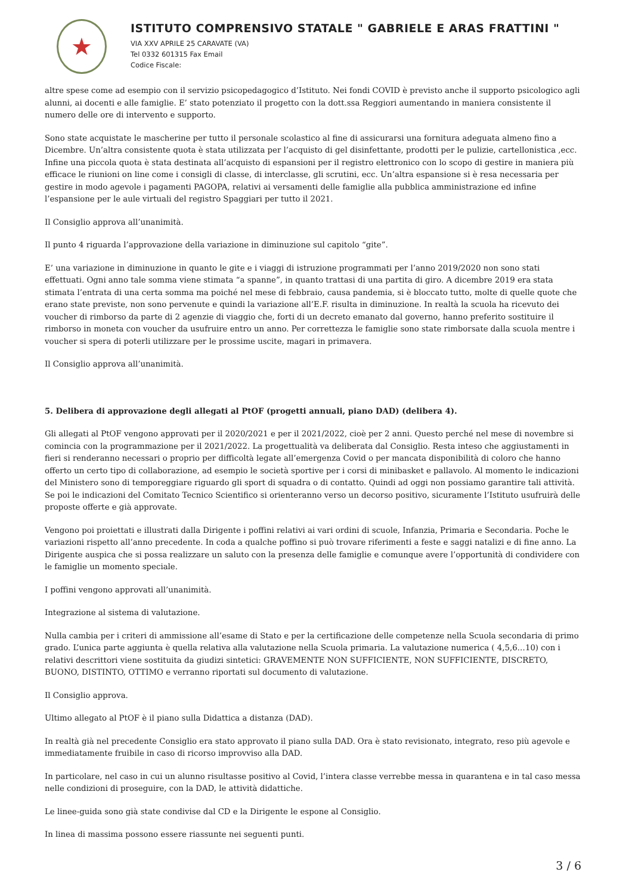★
ISTITUTO COMPRENSIVO STATALE " GABRIELE E ARAS FRATTINI "
VIA XXV APRILE 25 CARAVATE (VA)
Tel 0332 601315 Fax Email
Codice Fiscale:
altre spese come ad esempio con il servizio psicopedagogico d’Istituto. Nei fondi COVID è previsto anche il supporto psicologico agli alunni, ai docenti e alle famiglie. E’ stato potenziato il progetto con la dott.ssa Reggiori aumentando in maniera consistente il numero delle ore di intervento e supporto.
Sono state acquistate le mascherine per tutto il personale scolastico al fine di assicurarsi una fornitura adeguata almeno fino a Dicembre. Un’altra consistente quota è stata utilizzata per l’acquisto di gel disinfettante, prodotti per le pulizie, cartellonistica ,ecc. Infine una piccola quota è stata destinata all’acquisto di espansioni per il registro elettronico con lo scopo di gestire in maniera più efficace le riunioni on line come i consigli di classe, di interclasse, gli scrutini, ecc. Un’altra espansione si è resa necessaria per gestire in modo agevole i pagamenti PAGOPA, relativi ai versamenti delle famiglie alla pubblica amministrazione ed infine l’espansione per le aule virtuali del registro Spaggiari per tutto il 2021.
Il Consiglio approva all’unanimità.
Il punto 4 riguarda l’approvazione della variazione in diminuzione sul capitolo “gite”.
E’ una variazione in diminuzione in quanto le gite e i viaggi di istruzione programmati per l’anno 2019/2020 non sono stati effettuati. Ogni anno tale somma viene stimata “a spanne”, in quanto trattasi di una partita di giro. A dicembre 2019 era stata stimata l’entrata di una certa somma ma poiché nel mese di febbraio, causa pandemia, si è bloccato tutto, molte di quelle quote che erano state previste, non sono pervenute e quindi la variazione all’E.F. risulta in diminuzione. In realtà la scuola ha ricevuto dei voucher di rimborso da parte di 2 agenzie di viaggio che, forti di un decreto emanato dal governo, hanno preferito sostituire il rimborso in moneta con voucher da usufruire entro un anno. Per correttezza le famiglie sono state rimborsate dalla scuola mentre i voucher si spera di poterli utilizzare per le prossime uscite, magari in primavera.
Il Consiglio approva all’unanimità.
5. Delibera di approvazione degli allegati al PtOF (progetti annuali, piano DAD) (delibera 4).
Gli allegati al PtOF vengono approvati per il 2020/2021 e per il 2021/2022, cioè per 2 anni. Questo perché nel mese di novembre si comincia con la programmazione per il 2021/2022. La progettualità va deliberata dal Consiglio. Resta inteso che aggiustamenti in fieri si renderanno necessari o proprio per difficoltà legate all’emergenza Covid o per mancata disponibilità di coloro che hanno offerto un certo tipo di collaborazione, ad esempio le società sportive per i corsi di minibasket e pallavolo. Al momento le indicazioni del Ministero sono di temporeggiare riguardo gli sport di squadra o di contatto. Quindi ad oggi non possiamo garantire tali attività. Se poi le indicazioni del Comitato Tecnico Scientifico si orienteranno verso un decorso positivo, sicuramente l’Istituto usufruirà delle proposte offerte e già approvate.
Vengono poi proiettati e illustrati dalla Dirigente i poffini relativi ai vari ordini di scuole, Infanzia, Primaria e Secondaria. Poche le variazioni rispetto all’anno precedente. In coda a qualche poffino si può trovare riferimenti a feste e saggi natalizi e di fine anno. La Dirigente auspica che si possa realizzare un saluto con la presenza delle famiglie e comunque avere l’opportunità di condividere con le famiglie un momento speciale.
I poffini vengono approvati all’unanimità.
Integrazione al sistema di valutazione.
Nulla cambia per i criteri di ammissione all’esame di Stato e per la certificazione delle competenze nella Scuola secondaria di primo grado. L’unica parte aggiunta è quella relativa alla valutazione nella Scuola primaria. La valutazione numerica ( 4,5,6…10) con i relativi descrittori viene sostituita da giudizi sintetici: GRAVEMENTE NON SUFFICIENTE, NON SUFFICIENTE, DISCRETO, BUONO, DISTINTO, OTTIMO e verranno riportati sul documento di valutazione.
Il Consiglio approva.
Ultimo allegato al PtOF è il piano sulla Didattica a distanza (DAD).
In realtà già nel precedente Consiglio era stato approvato il piano sulla DAD. Ora è stato revisionato, integrato, reso più agevole e immediatamente fruibile in caso di ricorso improvviso alla DAD.
In particolare, nel caso in cui un alunno risultasse positivo al Covid, l’intera classe verrebbe messa in quarantena e in tal caso messa nelle condizioni di proseguire, con la DAD, le attività didattiche.
Le linee-guida sono già state condivise dal CD e la Dirigente le espone al Consiglio.
In linea di massima possono essere riassunte nei seguenti punti.
3 / 6